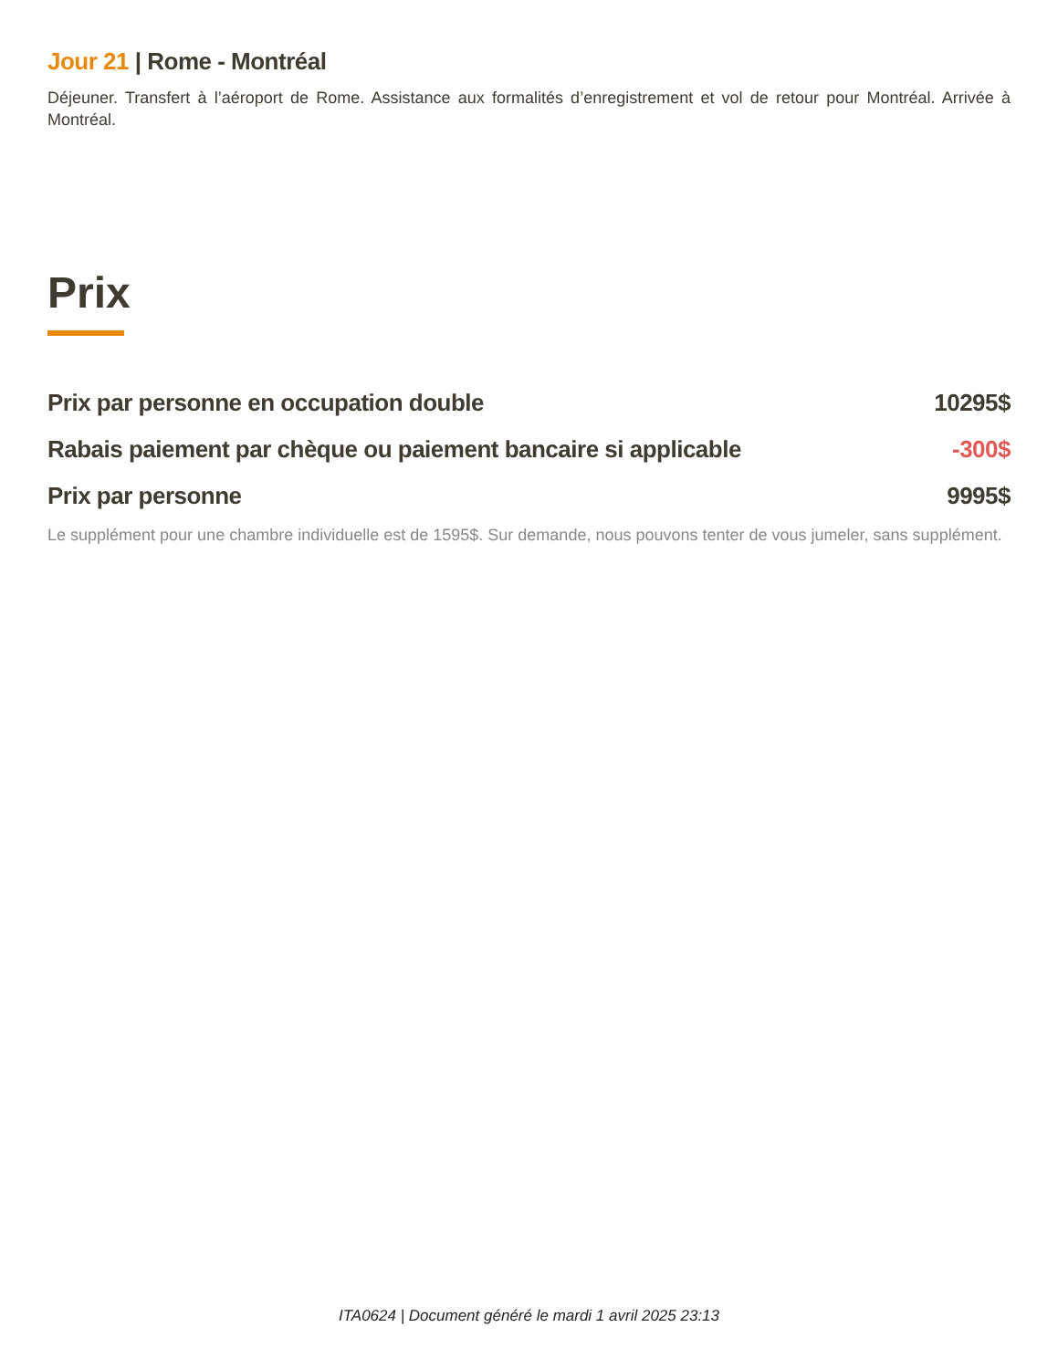Jour 21 | Rome - Montréal
Déjeuner. Transfert à l’aéroport de Rome. Assistance aux formalités d’enregistrement et vol de retour pour Montréal. Arrivée à Montréal.
Prix
| Prix par personne en occupation double | 10295$ |
| Rabais paiement par chèque ou paiement bancaire si applicable | -300$ |
| Prix par personne | 9995$ |
Le supplément pour une chambre individuelle est de 1595$. Sur demande, nous pouvons tenter de vous jumeler, sans supplément.
ITA0624 | Document généré le mardi 1 avril 2025 23:13